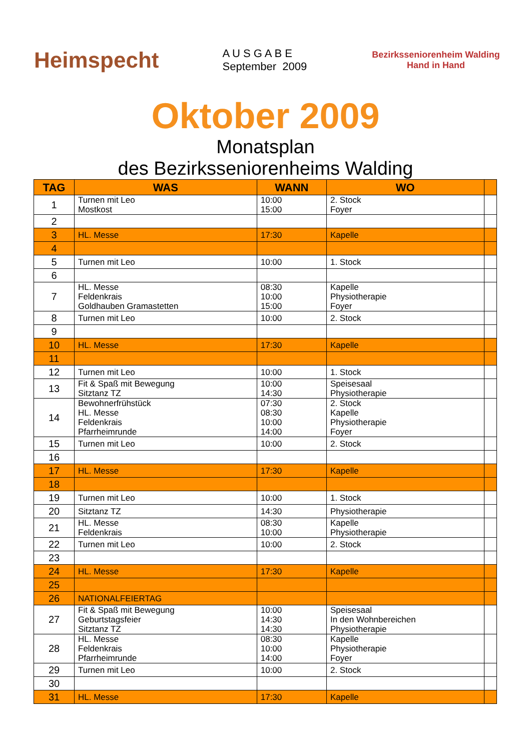Heimspecht
A U S G A B E
September 2009
Bezirksseniorenheim Walding
Hand in Hand
Oktober 2009
Monatsplan
des Bezirksseniorenheims Walding
| TAG | WAS | WANN | WO | |
| --- | --- | --- | --- | --- |
| 1 | Turnen mit Leo Mostkost | 10:00 15:00 | 2. Stock Foyer | |
| 2 | | | | |
| 3 | HL. Messe | 17:30 | Kapelle | |
| 4 | | | | |
| 5 | Turnen mit Leo | 10:00 | 1. Stock | |
| 6 | | | | |
| 7 | HL. Messe Feldenkrais Goldhauben Gramastetten | 08:30 10:00 15:00 | Kapelle Physiotherapie Foyer | |
| 8 | Turnen mit Leo | 10:00 | 2. Stock | |
| 9 | | | | |
| 10 | HL. Messe | 17:30 | Kapelle | |
| 11 | | | | |
| 12 | Turnen mit Leo | 10:00 | 1. Stock | |
| 13 | Fit & Spaß mit Bewegung Sitztanz TZ | 10:00 14:30 | Speisesaal Physiotherapie | |
| 14 | Bewohnerfrühstück HL. Messe Feldenkrais Pfarrheimrunde | 07:30 08:30 10:00 14:00 | 2. Stock Kapelle Physiotherapie Foyer | |
| 15 | Turnen mit Leo | 10:00 | 2. Stock | |
| 16 | | | | |
| 17 | HL. Messe | 17:30 | Kapelle | |
| 18 | | | | |
| 19 | Turnen mit Leo | 10:00 | 1. Stock | |
| 20 | Sitztanz TZ | 14:30 | Physiotherapie | |
| 21 | HL. Messe Feldenkrais | 08:30 10:00 | Kapelle Physiotherapie | |
| 22 | Turnen mit Leo | 10:00 | 2. Stock | |
| 23 | | | | |
| 24 | HL. Messe | 17:30 | Kapelle | |
| 25 | | | | |
| 26 | NATIONALFEIERTAG | | | |
| 27 | Fit & Spaß mit Bewegung Geburtstagsfeier Sitztanz TZ | 10:00 14:30 14:30 | Speisesaal In den Wohnbereichen Physiotherapie | |
| 28 | HL. Messe Feldenkrais Pfarrheimrunde | 08:30 10:00 14:00 | Kapelle Physiotherapie Foyer | |
| 29 | Turnen mit Leo | 10:00 | 2. Stock | |
| 30 | | | | |
| 31 | HL. Messe | 17:30 | Kapelle | |